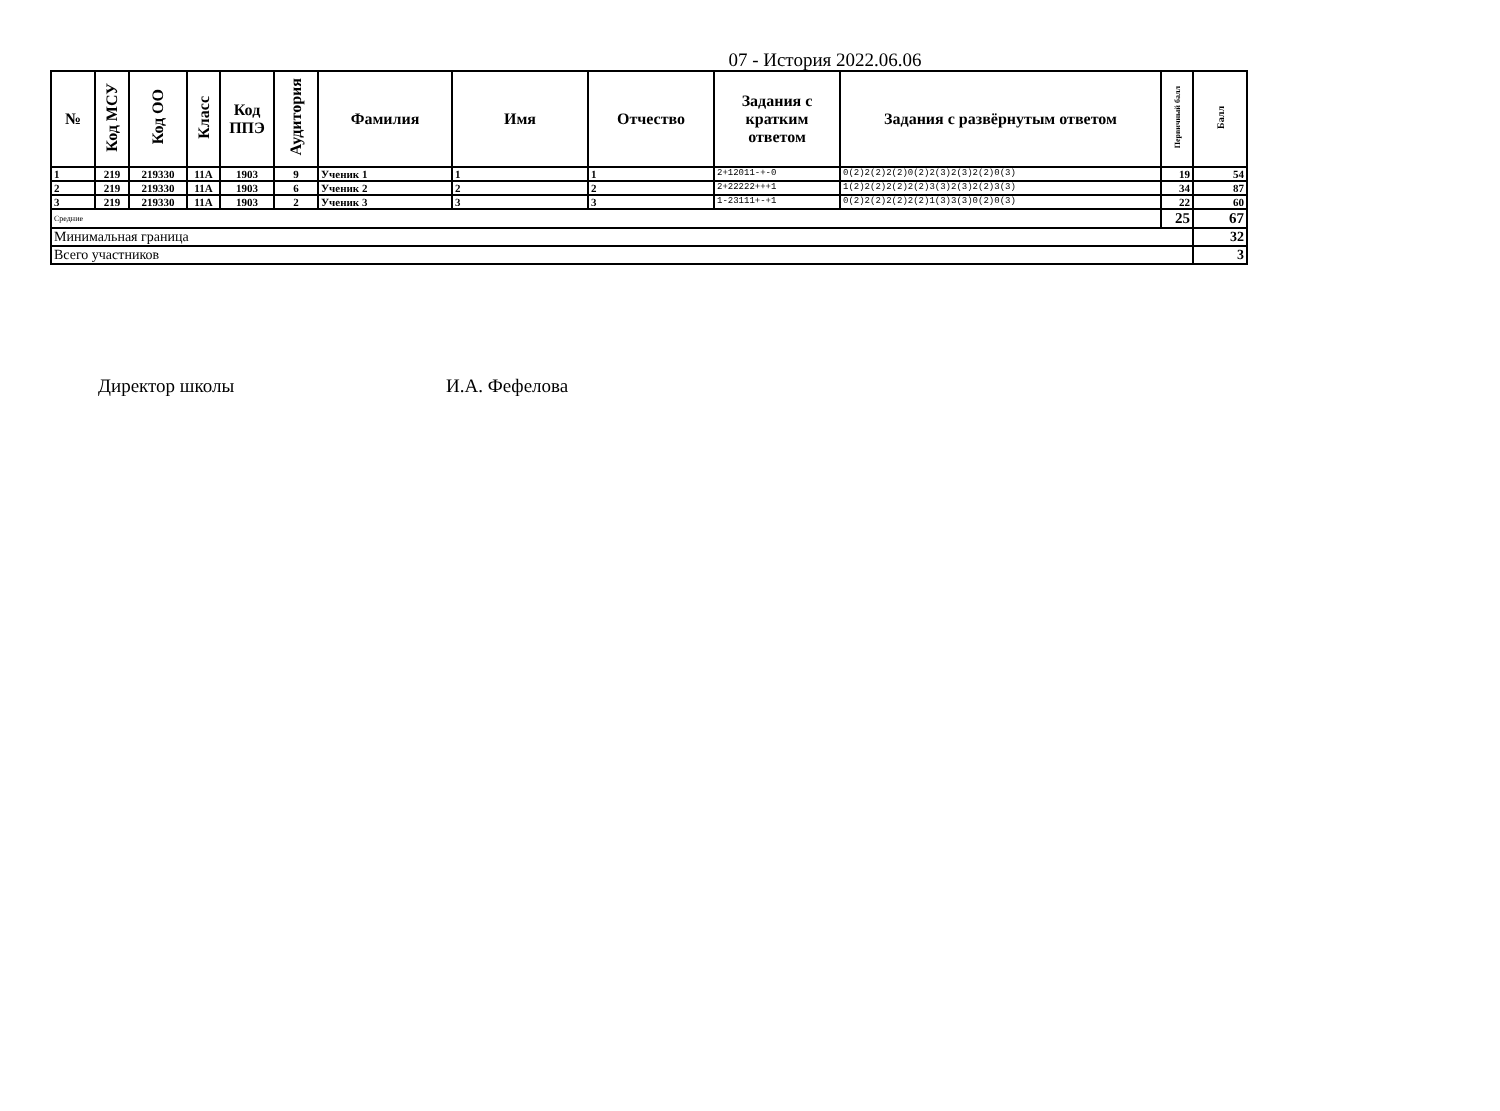07 - История 2022.06.06
| № | Код МСУ | Код ОО | Класс | Код ППЭ | Аудитория | Фамилия | Имя | Отчество | Задания с кратким ответом | Задания с развёрнутым ответом | Первичный балл | Балл |
| --- | --- | --- | --- | --- | --- | --- | --- | --- | --- | --- | --- | --- |
| 1 | 219 | 219330 | 11А | 1903 | 9 | Ученик 1 | 1 | 1 | 2+12011-+-0 | 0(2)2(2)2(2)0(2)2(3)2(3)2(2)0(3) | 19 | 54 |
| 2 | 219 | 219330 | 11А | 1903 | 6 | Ученик 2 | 2 | 2 | 2+22222+++1 | 1(2)2(2)2(2)2(2)3(3)2(3)2(2)3(3) | 34 | 87 |
| 3 | 219 | 219330 | 11А | 1903 | 2 | Ученик 3 | 3 | 3 | 1-23111+-+1 | 0(2)2(2)2(2)2(2)1(3)3(3)0(2)0(3) | 22 | 60 |
| Средние | | | | | | | | | | | 25 | 67 |
| Минимальная граница | | | | | | | | | | | | 32 |
| Всего участников | | | | | | | | | | | | 3 |
Директор школы И.А. Фефелова